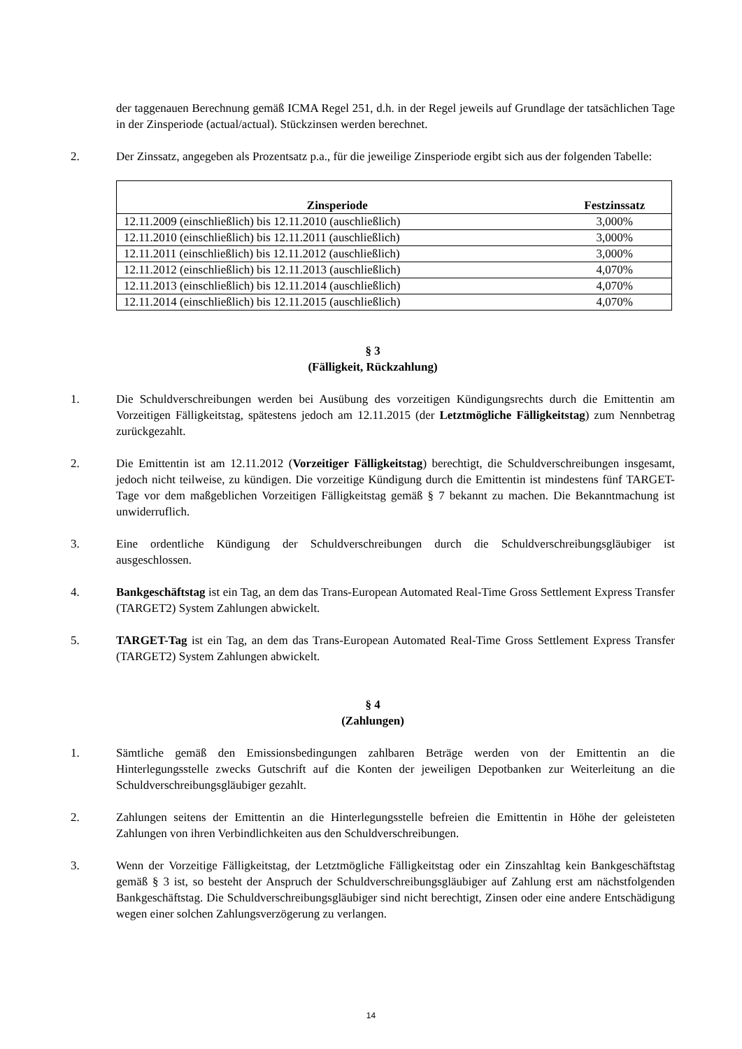der taggenauen Berechnung gemäß ICMA Regel 251, d.h. in der Regel jeweils auf Grundlage der tatsächlichen Tage in der Zinsperiode (actual/actual). Stückzinsen werden berechnet.
2. Der Zinssatz, angegeben als Prozentsatz p.a., für die jeweilige Zinsperiode ergibt sich aus der folgenden Tabelle:
| Zinsperiode | Festzinssatz |
| --- | --- |
| 12.11.2009 (einschließlich) bis 12.11.2010 (auschließlich) | 3,000% |
| 12.11.2010 (einschließlich) bis 12.11.2011 (auschließlich) | 3,000% |
| 12.11.2011 (einschließlich) bis 12.11.2012 (auschließlich) | 3,000% |
| 12.11.2012 (einschließlich) bis 12.11.2013 (auschließlich) | 4,070% |
| 12.11.2013 (einschließlich) bis 12.11.2014 (auschließlich) | 4,070% |
| 12.11.2014 (einschließlich) bis 12.11.2015 (auschließlich) | 4,070% |
§ 3
(Fälligkeit, Rückzahlung)
1. Die Schuldverschreibungen werden bei Ausübung des vorzeitigen Kündigungsrechts durch die Emittentin am Vorzeitigen Fälligkeitstag, spätestens jedoch am 12.11.2015 (der Letztmögliche Fälligkeitstag) zum Nennbetrag zurückgezahlt.
2. Die Emittentin ist am 12.11.2012 (Vorzeitiger Fälligkeitstag) berechtigt, die Schuldverschreibungen insgesamt, jedoch nicht teilweise, zu kündigen. Die vorzeitige Kündigung durch die Emittentin ist mindestens fünf TARGET-Tage vor dem maßgeblichen Vorzeitigen Fälligkeitstag gemäß § 7 bekannt zu machen. Die Bekanntmachung ist unwiderruflich.
3. Eine ordentliche Kündigung der Schuldverschreibungen durch die Schuldverschreibungsgläubiger ist ausgeschlossen.
4. Bankgeschäftstag ist ein Tag, an dem das Trans-European Automated Real-Time Gross Settlement Express Transfer (TARGET2) System Zahlungen abwickelt.
5. TARGET-Tag ist ein Tag, an dem das Trans-European Automated Real-Time Gross Settlement Express Transfer (TARGET2) System Zahlungen abwickelt.
§ 4
(Zahlungen)
1. Sämtliche gemäß den Emissionsbedingungen zahlbaren Beträge werden von der Emittentin an die Hinterlegungsstelle zwecks Gutschrift auf die Konten der jeweiligen Depotbanken zur Weiterleitung an die Schuldverschreibungsgläubiger gezahlt.
2. Zahlungen seitens der Emittentin an die Hinterlegungsstelle befreien die Emittentin in Höhe der geleisteten Zahlungen von ihren Verbindlichkeiten aus den Schuldverschreibungen.
3. Wenn der Vorzeitige Fälligkeitstag, der Letztmögliche Fälligkeitstag oder ein Zinszahltag kein Bankgeschäftstag gemäß § 3 ist, so besteht der Anspruch der Schuldverschreibungsgläubiger auf Zahlung erst am nächstfolgenden Bankgeschäftstag. Die Schuldverschreibungsgläubiger sind nicht berechtigt, Zinsen oder eine andere Entschädigung wegen einer solchen Zahlungsverzögerung zu verlangen.
14